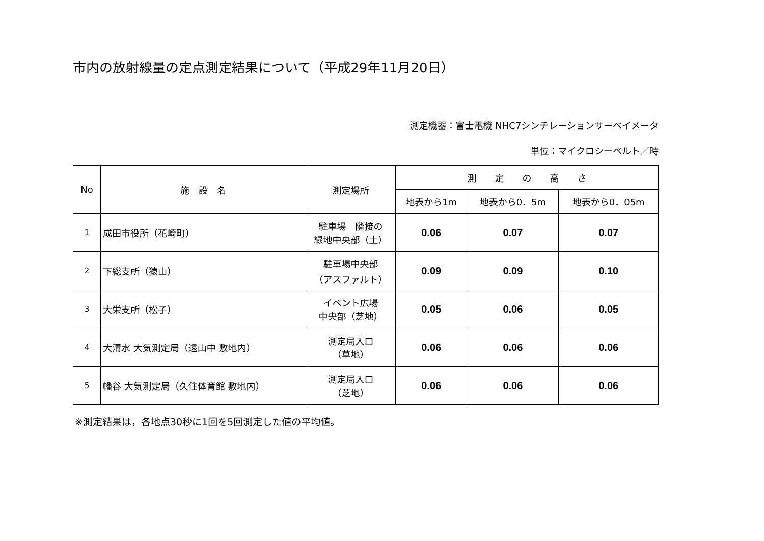市内の放射線量の定点測定結果について（平成29年11月20日）
測定機器：富士電機 NHC7シンチレーションサーベイメータ
単位：マイクロシーベルト／時
| No | 施 設 名 | 測定場所 | 測 定 の 高 さ | | |
| --- | --- | --- | --- | --- | --- |
| | | | 地表から1m | 地表から0．5m | 地表から0．05m |
| 1 | 成田市役所（花崎町） | 駐車場 隣接の 緑地中央部（土） | 0.06 | 0.07 | 0.07 |
| 2 | 下総支所（猿山） | 駐車場中央部 （アスファルト） | 0.09 | 0.09 | 0.10 |
| 3 | 大栄支所（松子） | イベント広場 中央部（芝地） | 0.05 | 0.06 | 0.05 |
| 4 | 大清水 大気測定局（遠山中 敷地内） | 測定局入口 （草地） | 0.06 | 0.06 | 0.06 |
| 5 | 幡谷 大気測定局（久住体育館 敷地内） | 測定局入口 （芝地） | 0.06 | 0.06 | 0.06 |
※測定結果は，各地点30秒に1回を5回測定した値の平均値。